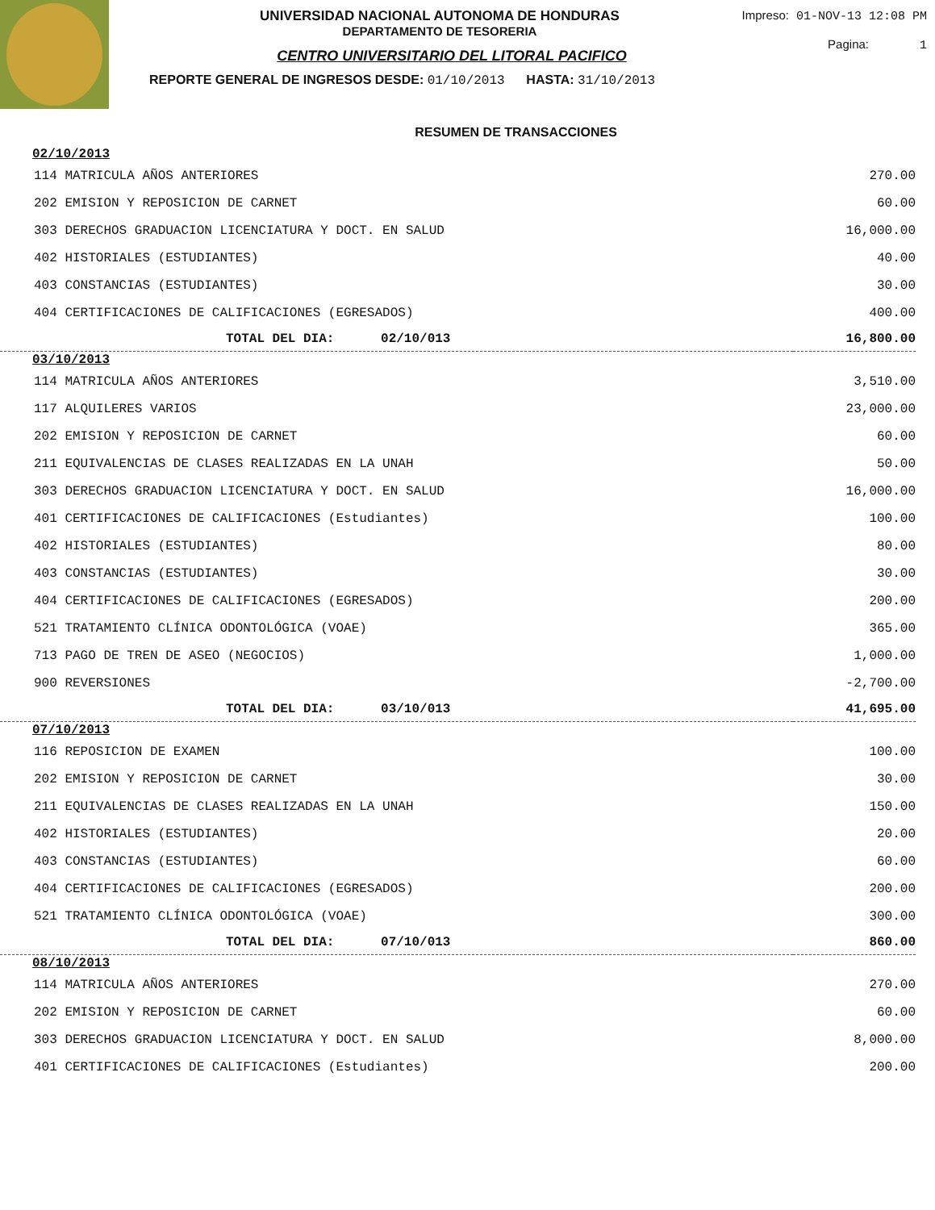Impreso: 01-NOV-13 12:08 PM
Pagina: 1
UNIVERSIDAD NACIONAL AUTONOMA DE HONDURAS
DEPARTAMENTO DE TESORERIA
CENTRO UNIVERSITARIO DEL LITORAL PACIFICO
REPORTE GENERAL DE INGRESOS DESDE: 01/10/2013 HASTA: 31/10/2013
RESUMEN DE TRANSACCIONES
| 02/10/2013 | |
| 114 MATRICULA AÑOS ANTERIORES | 270.00 |
| 202 EMISION Y REPOSICION DE CARNET | 60.00 |
| 303 DERECHOS GRADUACION LICENCIATURA Y DOCT. EN SALUD | 16,000.00 |
| 402 HISTORIALES (ESTUDIANTES) | 40.00 |
| 403 CONSTANCIAS (ESTUDIANTES) | 30.00 |
| 404 CERTIFICACIONES DE CALIFICACIONES (EGRESADOS) | 400.00 |
| TOTAL DEL DIA: 02/10/013 | 16,800.00 |
| 03/10/2013 | |
| 114 MATRICULA AÑOS ANTERIORES | 3,510.00 |
| 117 ALQUILERES VARIOS | 23,000.00 |
| 202 EMISION Y REPOSICION DE CARNET | 60.00 |
| 211 EQUIVALENCIAS DE CLASES REALIZADAS EN LA UNAH | 50.00 |
| 303 DERECHOS GRADUACION LICENCIATURA Y DOCT. EN SALUD | 16,000.00 |
| 401 CERTIFICACIONES DE CALIFICACIONES (Estudiantes) | 100.00 |
| 402 HISTORIALES (ESTUDIANTES) | 80.00 |
| 403 CONSTANCIAS (ESTUDIANTES) | 30.00 |
| 404 CERTIFICACIONES DE CALIFICACIONES (EGRESADOS) | 200.00 |
| 521 TRATAMIENTO CLÍNICA ODONTOLÓGICA (VOAE) | 365.00 |
| 713 PAGO DE TREN DE ASEO (NEGOCIOS) | 1,000.00 |
| 900 REVERSIONES | -2,700.00 |
| TOTAL DEL DIA: 03/10/013 | 41,695.00 |
| 07/10/2013 | |
| 116 REPOSICION DE EXAMEN | 100.00 |
| 202 EMISION Y REPOSICION DE CARNET | 30.00 |
| 211 EQUIVALENCIAS DE CLASES REALIZADAS EN LA UNAH | 150.00 |
| 402 HISTORIALES (ESTUDIANTES) | 20.00 |
| 403 CONSTANCIAS (ESTUDIANTES) | 60.00 |
| 404 CERTIFICACIONES DE CALIFICACIONES (EGRESADOS) | 200.00 |
| 521 TRATAMIENTO CLÍNICA ODONTOLÓGICA (VOAE) | 300.00 |
| TOTAL DEL DIA: 07/10/013 | 860.00 |
| 08/10/2013 | |
| 114 MATRICULA AÑOS ANTERIORES | 270.00 |
| 202 EMISION Y REPOSICION DE CARNET | 60.00 |
| 303 DERECHOS GRADUACION LICENCIATURA Y DOCT. EN SALUD | 8,000.00 |
| 401 CERTIFICACIONES DE CALIFICACIONES (Estudiantes) | 200.00 |